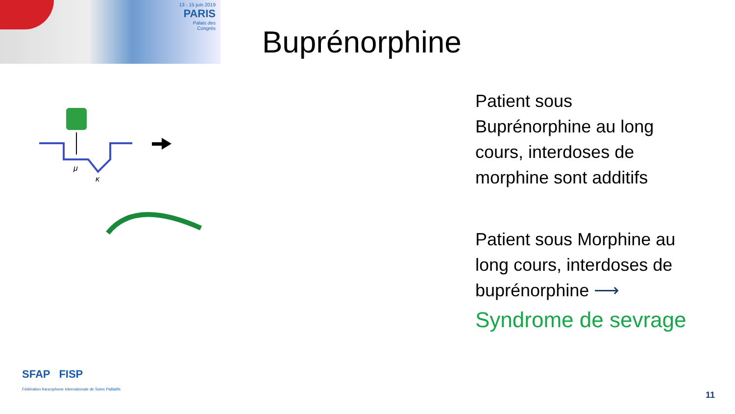13 - 15 juin 2019
PARIS
Palais des Congrès
Buprénorphine
μ
κ
Patient sous Buprénorphine au long cours, interdoses de morphine sont additifs
Patient sous Morphine au long cours, interdoses de buprénorphine ⟶
Syndrome de sevrage
SFAP FISP
Fédération francophone Internationale de Soins Palliatifs
11